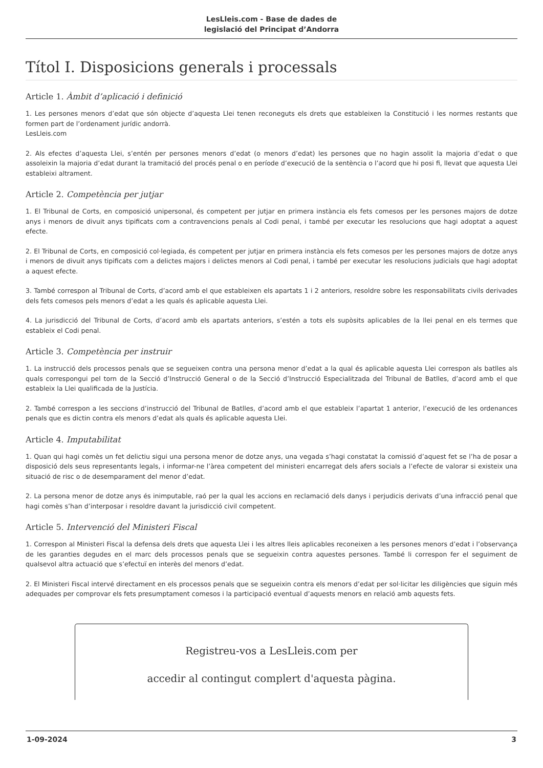LesLleis.com - Base de dades de
legislació del Principat d’Andorra
Títol I. Disposicions generals i processals
Article 1. Àmbit d’aplicació i definició
1. Les persones menors d’edat que són objecte d’aquesta Llei tenen reconeguts els drets que estableixen la Constitució i les normes restants que formen part de l’ordenament jurídic andorrà.
LesLleis.com
2. Als efectes d’aquesta Llei, s’entén per persones menors d’edat (o menors d’edat) les persones que no hagin assolit la majoria d’edat o que assoleixin la majoria d’edat durant la tramitació del procés penal o en període d’execució de la sentència o l’acord que hi posi fi, llevat que aquesta Llei estableixi altrament.
Article 2. Competència per jutjar
1. El Tribunal de Corts, en composició unipersonal, és competent per jutjar en primera instància els fets comesos per les persones majors de dotze anys i menors de divuit anys tipificats com a contravencions penals al Codi penal, i també per executar les resolucions que hagi adoptat a aquest efecte.
2. El Tribunal de Corts, en composició col·legiada, és competent per jutjar en primera instància els fets comesos per les persones majors de dotze anys i menors de divuit anys tipificats com a delictes majors i delictes menors al Codi penal, i també per executar les resolucions judicials que hagi adoptat a aquest efecte.
3. També correspon al Tribunal de Corts, d’acord amb el que estableixen els apartats 1 i 2 anteriors, resoldre sobre les responsabilitats civils derivades dels fets comesos pels menors d’edat a les quals és aplicable aquesta Llei.
4. La jurisdicció del Tribunal de Corts, d’acord amb els apartats anteriors, s’estén a tots els supòsits aplicables de la llei penal en els termes que estableix el Codi penal.
Article 3. Competència per instruir
1. La instrucció dels processos penals que se segueixen contra una persona menor d’edat a la qual és aplicable aquesta Llei correspon als batlles als quals correspongui pel torn de la Secció d’Instrucció General o de la Secció d’Instrucció Especialitzada del Tribunal de Batlles, d’acord amb el que estableix la Llei qualificada de la Justícia.
2. També correspon a les seccions d’instrucció del Tribunal de Batlles, d’acord amb el que estableix l’apartat 1 anterior, l’execució de les ordenances penals que es dictin contra els menors d’edat als quals és aplicable aquesta Llei.
Article 4. Imputabilitat
1. Quan qui hagi comès un fet delictiu sigui una persona menor de dotze anys, una vegada s’hagi constatat la comissió d’aquest fet se l’ha de posar a disposició dels seus representants legals, i informar-ne l’àrea competent del ministeri encarregat dels afers socials a l’efecte de valorar si existeix una situació de risc o de desemparament del menor d’edat.
2. La persona menor de dotze anys és inimputable, raó per la qual les accions en reclamació dels danys i perjudicis derivats d’una infracció penal que hagi comès s’han d’interposar i resoldre davant la jurisdicció civil competent.
Article 5. Intervenció del Ministeri Fiscal
1. Correspon al Ministeri Fiscal la defensa dels drets que aquesta Llei i les altres lleis aplicables reconeixen a les persones menors d’edat i l’observança de les garanties degudes en el marc dels processos penals que se segueixin contra aquestes persones. També li correspon fer el seguiment de qualsevol altra actuació que s’efectuï en interès del menors d’edat.
2. El Ministeri Fiscal intervé directament en els processos penals que se segueixin contra els menors d’edat per sol·licitar les diligències que siguin més adequades per comprovar els fets presumptament comesos i la participació eventual d’aquests menors en relació amb aquests fets.
Registreu-vos a LesLleis.com per
accedir al contingut complert d'aquesta pàgina.
1-09-2024 3